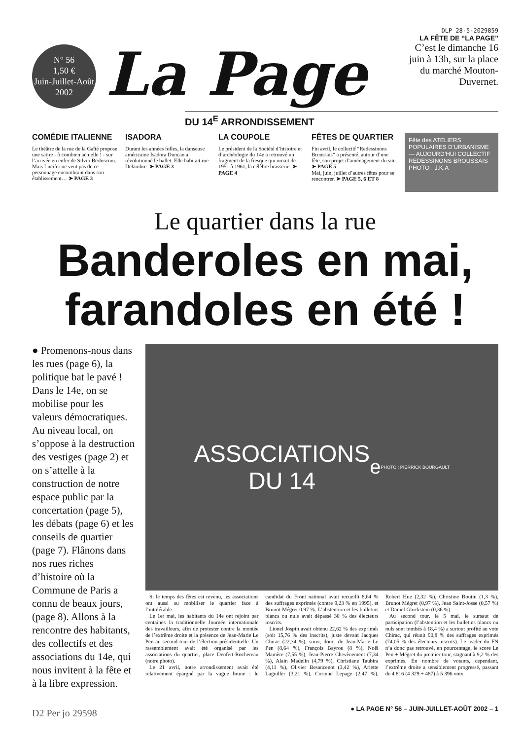N° 56
1,50 €
Juin-Juillet-Août
2002
La Page
DLP 28-5-2029859
LA FÊTE DE “LA PAGE”
C’est le dimanche 16 juin à 13h, sur la place du marché Mouton-Duvernet.
DU 14<sup>E</sup> ARRONDISSEMENT
COMÉDIE ITALIENNE
Le théâtre de la rue de la Gaîté propose une satire - ô combien actuelle ! - sur l’arrivée en enfer de Silvio Berlusconi. Mais Lucifer ne veut pas de ce personnage encombrant dans son établissement… ➤ PAGE 3
ISADORA
Durant les années folles, la danseuse américaine Isadora Duncan a révolutionné le ballet. Elle habitait rue Delambre. ➤ PAGE 3
LA COUPOLE
Le président de la Société d’histoire et d’archéologie du 14e a retrouvé un fragment de la fresque qui ornait de 1951 à 1961, la célèbre brasserie. ➤ PAGE 4
FÊTES DE QUARTIER
Fin avril, le collectif “Redessinons Broussais” a présenté, autour d’une fête, son projet d’aménagement du site. ➤ PAGE 5
Mai, juin, juillet d’autres fêtes pour se rencontrer. ➤ PAGE 5, 6 ET 8
Fête des ATELIERS POPULAIRES D’URBANISME — AUJOURD’HUI COLLECTIF REDESSINONS BROUSSAIS
PHOTO : J.K.A
Le quartier dans la rue
Banderoles en mai,
farandoles en été !
● Promenons-nous dans les rues (page 6), la politique bat le pavé ! Dans le 14e, on se mobilise pour les valeurs démocratiques. Au niveau local, on s’oppose à la destruction des vestiges (page 2) et on s’attelle à la construction de notre espace public par la concertation (page 5), les débats (page 6) et les conseils de quartier (page 7). Flânons dans nos rues riches d’histoire où la Commune de Paris a connu de beaux jours, (page 8). Allons à la rencontre des habitants, des collectifs et des associations du 14e, qui nous invitent à la fête et à la libre expression.
ASSOCIATIONS
DU 14<sup>e</sup>
PHOTO : PIERRICK BOURGAULT
Si le temps des fêtes est revenu, les associations ont aussi su mobiliser le quartier face à l’intolérable.
Le 1er mai, les habitants du 14e ont rejoint par centaines la traditionnelle Journée internationale des travailleurs, afin de protester contre la montée de l’extrême droite et la présence de Jean-Marie Le Pen au second tour de l’élection présidentielle. Un rassemblement avait été organisé par les associations du quartier, place Denfert-Rochereau (notre photo).
Le 21 avril, notre arrondissement avait été relativement épargné par la vague brune : le candidat du Front national avait recueilli 8,64 % des suffrages exprimés (contre 9,23 % en 1995), et Brunot Mégret 0,97 %. L’abstention et les bulletins blancs ou nuls avait dépassé 30 % des électeurs inscrits.
Lionel Jospin avait obtenu 22,62 % des exprimés (soit 15,76 % des inscrits), juste devant Jacques Chirac (22,34 %), suivi, donc, de Jean-Marie Le Pen (8,64 %), François Bayrou (8 %), Noël Mamère (7,55 %), Jean-Pierre Chevènement (7,34 %), Alain Madelin (4,79 %), Christiane Taubira (4,11 %), Olivier Besancenot (3,42 %), Arlette Laguiller (3,21 %), Corinne Lepage (2,47 %), Robert Hue (2,32 %), Christine Boutin (1,3 %), Brunot Mégret (0,97 %), Jean Saint-Josse (0,57 %) et Daniel Gluckstein (0,36 %).
Au second tour, le 5 mai, le sursaut de participation (l’abstention et les bulletins blancs ou nuls sont tombés à 18,4 %) a surtout profité au vote Chirac, qui réunit 90,8 % des suffrages exprimés (74,05 % des électeurs inscrits). Le leader du FN n’a donc pas retrouvé, en pourcentage, le score Le Pen + Mégret du premier tour, stagnant à 9,2 % des exprimés. En nombre de votants, cependant, l’extrême droite a sensiblement progressé, passant de 4 816 (4 329 + 487) à 5 396 voix.
● LA PAGE N° 56 – JUIN-JUILLET-AOÛT 2002 – 1
D2 Per jo 29598